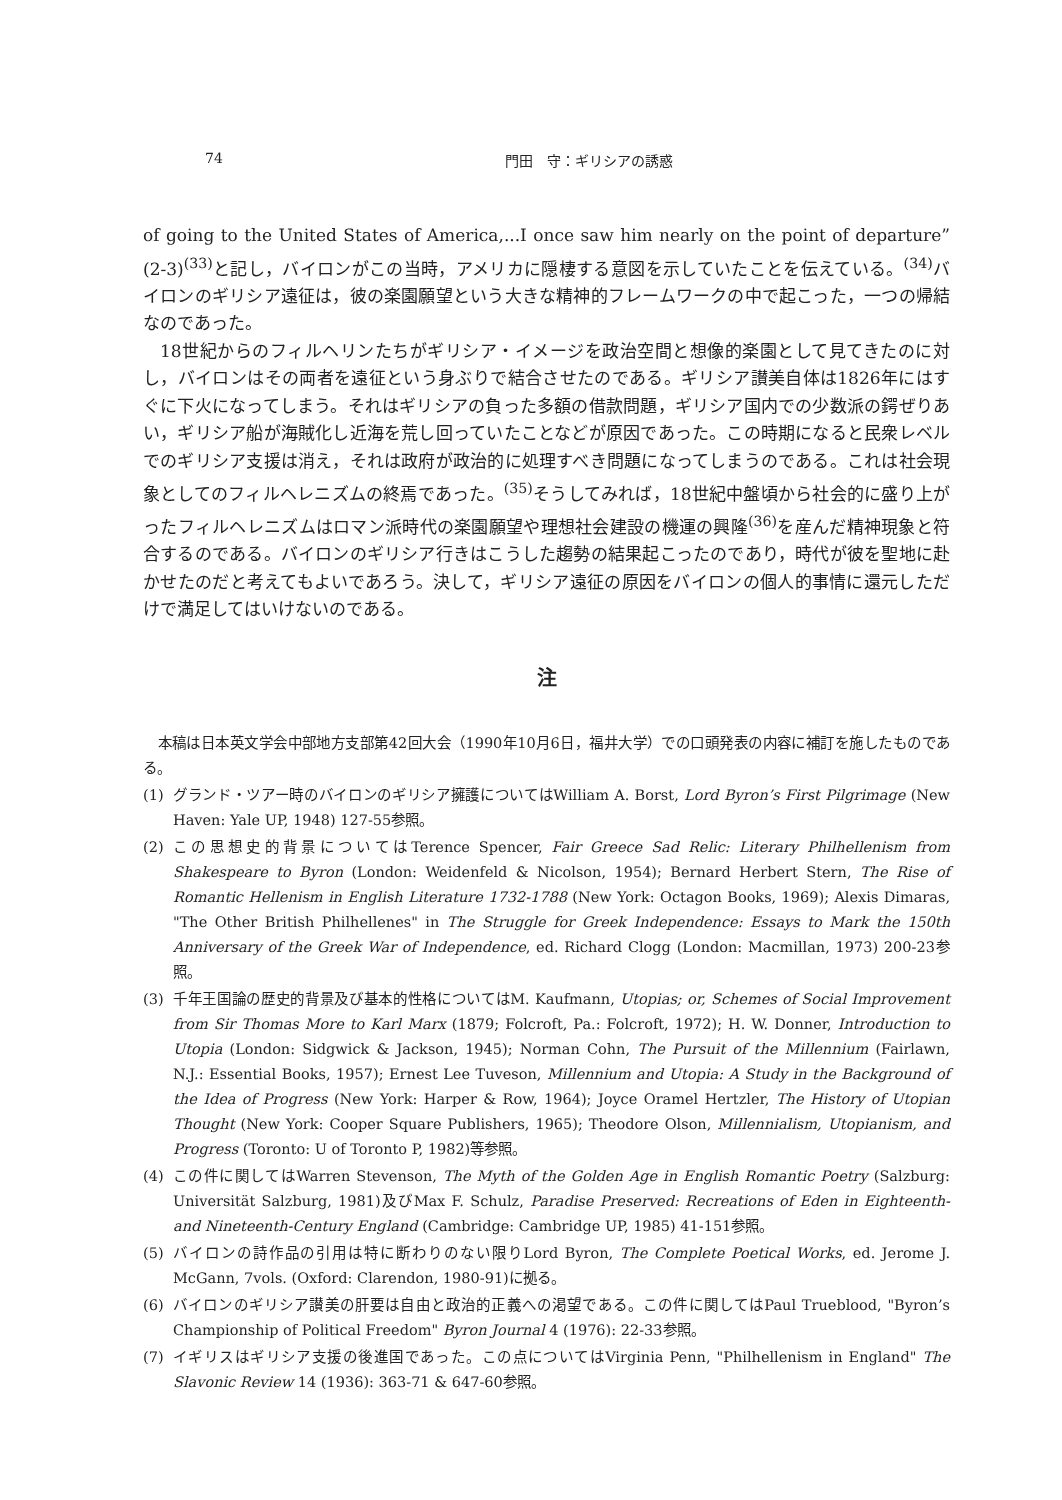74 門田　守：ギリシアの誘惑
of going to the United States of America,...I once saw him nearly on the point of departure” (2-3)<sup>(33)</sup>と記し，バイロンがこの当時，アメリカに隠棲する意図を示していたことを伝えている。<sup>(34)</sup>バイロンのギリシア遠征は，彼の楽園願望という大きな精神的フレームワークの中で起こった，一つの帰結なのであった。
18世紀からのフィルヘリンたちがギリシア・イメージを政治空間と想像的楽園として見てきたのに対し，バイロンはその両者を遠征という身ぶりで結合させたのである。ギリシア讃美自体は1826年にはすぐに下火になってしまう。それはギリシアの負った多額の借款問題，ギリシア国内での少数派の鍔ぜりあい，ギリシア船が海賊化し近海を荒し回っていたことなどが原因であった。この時期になると民衆レベルでのギリシア支援は消え，それは政府が政治的に処理すべき問題になってしまうのである。これは社会現象としてのフィルヘレニズムの終焉であった。<sup>(35)</sup>そうしてみれば，18世紀中盤頃から社会的に盛り上がったフィルヘレニズムはロマン派時代の楽園願望や理想社会建設の機運の興隆<sup>(36)</sup>を産んだ精神現象と符合するのである。バイロンのギリシア行きはこうした趨勢の結果起こったのであり，時代が彼を聖地に赴かせたのだと考えてもよいであろう。決して，ギリシア遠征の原因をバイロンの個人的事情に還元しただけで満足してはいけないのである。
注
本稿は日本英文学会中部地方支部第42回大会（1990年10月6日，福井大学）での口頭発表の内容に補訂を施したものである。
(1) グランド・ツアー時のバイロンのギリシア擁護についてはWilliam A. Borst, Lord Byron’s First Pilgrimage (New Haven: Yale UP, 1948) 127-55参照。
(2) この思想史的背景についてはTerence Spencer, Fair Greece Sad Relic: Literary Philhellenism from Shakespeare to Byron (London: Weidenfeld & Nicolson, 1954); Bernard Herbert Stern, The Rise of Romantic Hellenism in English Literature 1732-1788 (New York: Octagon Books, 1969); Alexis Dimaras, "The Other British Philhellenes" in The Struggle for Greek Independence: Essays to Mark the 150th Anniversary of the Greek War of Independence, ed. Richard Clogg (London: Macmillan, 1973) 200-23参照。
(3) 千年王国論の歴史的背景及び基本的性格についてはM. Kaufmann, Utopias; or, Schemes of Social Improvement from Sir Thomas More to Karl Marx (1879; Folcroft, Pa.: Folcroft, 1972); H. W. Donner, Introduction to Utopia (London: Sidgwick & Jackson, 1945); Norman Cohn, The Pursuit of the Millennium (Fairlawn, N.J.: Essential Books, 1957); Ernest Lee Tuveson, Millennium and Utopia: A Study in the Background of the Idea of Progress (New York: Harper & Row, 1964); Joyce Oramel Hertzler, The History of Utopian Thought (New York: Cooper Square Publishers, 1965); Theodore Olson, Millennialism, Utopianism, and Progress (Toronto: U of Toronto P, 1982)等参照。
(4) この件に関してはWarren Stevenson, The Myth of the Golden Age in English Romantic Poetry (Salzburg: Universität Salzburg, 1981)及びMax F. Schulz, Paradise Preserved: Recreations of Eden in Eighteenth- and Nineteenth-Century England (Cambridge: Cambridge UP, 1985) 41-151参照。
(5) バイロンの詩作品の引用は特に断わりのない限りLord Byron, The Complete Poetical Works, ed. Jerome J. McGann, 7vols. (Oxford: Clarendon, 1980-91)に拠る。
(6) バイロンのギリシア讃美の肝要は自由と政治的正義への渇望である。この件に関してはPaul Trueblood, "Byron’s Championship of Political Freedom" Byron Journal 4 (1976): 22-33参照。
(7) イギリスはギリシア支援の後進国であった。この点についてはVirginia Penn, "Philhellenism in England" The Slavonic Review 14 (1936): 363-71 & 647-60参照。